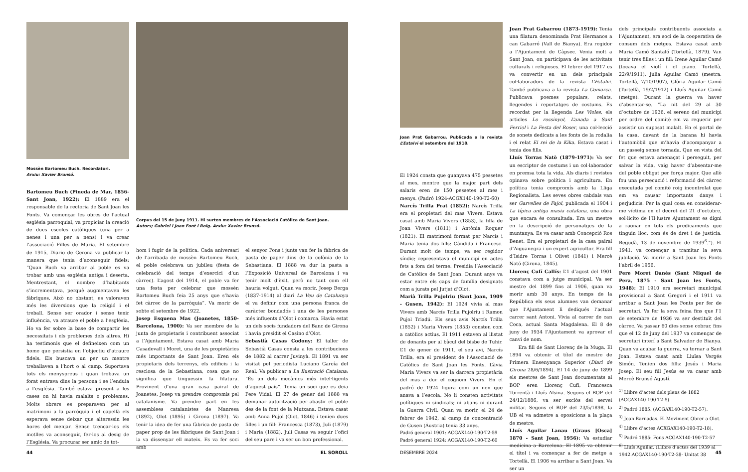Mossèn Bartomeu Buch. Recordatori.
Arxiu: Xavier Brunsó.
Bartomeu Buch (Pineda de Mar, 1856-Sant Joan, 1922): El 1889 era el responsable de la rectoria de Sant Joan les Fonts. Va començar les obres de l’actual església parroquial, va propiciar la creació de dues escoles catòliques (una per a nenes i una per a nens) i va crear l’associació Filles de Maria. El setembre de 1915, Diario de Gerona va publicar la manera que tenia d’aconseguir fidels: “Quan Buch va arribar al poble es va trobar amb una església antiga i deserta. Mentrestant, el nombre d’habitants s’incrementava, perquè augmentaven les fàbriques. Això no obstant, es valoraven més les diversions que la religió i el treball. Sense ser orador i sense tenir influència, va atraure el poble a l’església. Ho va fer sobre la base de compartir les necessitats i els problemes dels altres. Hi ha testimonis que el defineixen com un home que persistia en l’objectiu d’atraure fidels. Els buscava un per un mentre treballaven a l’hort o al camp. Suportava tots els menyspreus i quan trobava un forat entrava dins la persona i se l’enduia a l’església. També estava present a les cases on hi havia malalts o problemes. Molts obrers es preparaven per al matrimoni a la parròquia i el capellà els esperava sense deixar que alteressin les hores del menjar. Sense trencar-los els motlles va aconseguir, fer-los al desig de l’Església. Va procurar ser amic de tot-
Corpus del 15 de juny 1911. Hi surten membres de l’Associació Catòlica de Sant Joan.
Autors; Gabriel i Joan Font i Roig. Arxiu: Xavier Brunsó.
hom i fugir de la política. Cada aniversari de l’arribada de mossèn Bartomeu Buch, el poble celebrava un jubileu (festa de celebració del temps d’exercici d’un càrrec). L’agost del 1914, el poble va fer una festa per celebrar que mossèn Bartomeu Buch feia 25 anys que s’havia fet càrrec de la parròquia”. Va morir de sobte el setembre de 1922.
Josep Esquena Mas (Joanetes, 1850-Barcelona, 1900): Va ser membre de la junta de propietaris i contribuent associat a l’Ajuntament. Estava casat amb Maria Casadevall i Moret, una de les propietàries més importants de Sant Joan. Eren els propietaris dels terrenys, els edificis i la resclosa de la Sebastiana, cosa que no significa que tinguessin la filatura. Provinent d’una gran casa pairal de Joanetes, Josep va prendre compromís pel catalanisme. Va prendre part en les assemblees catalanistes de Manresa (1892), Olot (1895) i Girona (1897). Va tenir la idea de fer una fàbrica de pasta de paper prop de les fàbriques de Sant Joan i la va dissenyar ell mateix. Es va fer soci amb
el senyor Pons i junts van fer la fàbrica de pasta de paper dins de la colònia de la Sebastiana. El 1888 va dur la pasta a l’Exposició Universal de Barcelona i va tenir molt d’èxit, però no tant com ell hauria volgut. Quan va morir, Josep Berga (1837-1914) al diari La Veu de Catalunya el va definir com una persona franca de caràcter bondadós i una de les persones més influents d’Olot i comarca. Havia estat un dels socis fundadors del Banc de Girona i havia presidit el Casino d’Olot.
Sebastià Casas Codony: El taller de Sebastià Casas consta a les contribucions de 1882 al carrer Juvinyà. El 1891 va ser visitat pel periodista Luciano García del Real. Va publicar a La Ilustració Catalana: “És un dels mecànics més intel·ligents d’aquest país”. Tenia un soci que es deia Pere Vidal. El 27 de gener del 1888 va demanar autorització per abastir el poble des de la font de la Mutxana. Estava casat amb Anna Pujol (Olot, 1846) i tenien dues filles i un fill: Francesca (1873), Juli (1879) i Maria (1882). Juli Casas va seguir l’ofici del seu pare i va ser un bon professional.
44 EL SOROLL
Joan Prat Gabarrou. Publicada a la revista L’Estalvi el setembre del 1918.
El 1924 consta que guanyava 475 pessetes al mes, mentre que la major part dels salaris eren de 150 pessetes al mes i menys. (Padró 1924-ACGX140-190-T2-60)
Narcís Trilla Prat (1852): Narcís Trilla era el propietari del mas Vivers. Estava casat amb Maria Vivers (1853), la filla de Joan Vivers (1811) i Antònia Roquer (1821). El matrimoni format per Narcís i Maria tenia dos fills: Càndida i Francesc. Durant molt de temps, va ser regidor síndic; representava el municipi en actes fets a fora del terme. Presidia l’Associació de Catòlics de Sant Joan. Durant anys va estar entre els caps de família designats com a jurats pel Jutjat d’Olot.
Marià Trilla Pujolriu (Sant Joan, 1909 - Gusen, 1942): El 1924 vivia al mas Vivers amb Narcís Trilla Pujolriu i Ramon Pujol Triadú. Els seus avis Narcís Trilla (1852) i Maria Vivers (1853) consten com a catòlics actius. El 1911 estaven al llistat de donants per al bàcul del bisbe de Tuhir. L’1 de gener de 1911, el seu avi, Narcís Trilla, era el president de l’Associació de Catòlics de Sant Joan les Fonts. L’àvia Maria Vivers va ser la darrera propietària del mas a dur el cognom Vivers. En el padró de 1924 figura com un nen que anava a l’escola. No li consten activitats polítiques ni sindicals; ni abans ni durant la Guerra Civil. Quan va morir, el 24 de febrer de 1942, al camp de concentració de Gusen (Àustria) tenia 33 anys.
Padró general 1901: ACGAX140-190-T2-59
Padró general 1924: ACGAX140-190-T2-60
Joan Prat Gabarrou (1873-1919): Tenia una filatura denominada Prat Hermanos a can Gabarró (Vall de Bianya). Era regidor a l’Ajuntament de Càpsec. Venia molt a Sant Joan, on participava de les activitats culturals i religioses. El febrer del 1917 es va convertir en un dels principals col·laboradors de la revista L’Estalvi. També publicava a la revista La Comarca. Publicava poemes populars, relats, llegendes i reportatges de costums. És recordat per la llegenda Les Violes, els articles Lo rossinyol, L’anada a Sant Ferriol i La Festa del Roser, una col·lecció de sonets dedicats a les fonts de la rodalia i el relat El rei de la Kika. Estava casat i tenia dos fills.
Lluís Torras Natò (1879-1971): Va ser un escriptor de costums i un col·laborador en premsa tota la vida. Als diaris i revistes opinava sobre política i agricultura. En política tenia compromís amb la Lliga Regionalista. Les seves obres cabdals van ser Garvelles de Fajol, publicada el 1904 i La típica antiga masia catalana, una obra que encara és consultada. Era un mestre en la descripció de personatges de la muntanya. Es va casar amb Concepció Ros Benet. Era el propietari de la casa pairal d’Aiguanegra i un expert agricultor. Era fill d’Isidre Torras i Olivet (1841) i Mercè Nató (Girona, 1845).
Llorenç Cufí Callís: L’1 d’agost del 1901 constava com a jutge municipal. Va ser mestre del 1899 fins al 1906, quan va morir amb 30 anys. En temps de la República els seus alumnes van demanar que l’Ajuntament li dediqués l’actual carrer sant Antoni. Vivia al carrer de can Coca, actual Santa Magdalena. El 8 de juny de 1934 l’Ajuntament va aprovar el canvi de nom.
Era fill de Sant Llorenç de la Muga. El 1894 va obtenir el títol de mestre de Primera Ensenyança Superior (Diari de Girona 28/6/1894). El 14 de juny de 1899 els mestres de Sant Joan documentats al BOP eren Llorenç Cufí, Francesca Torrentà i Lluís Alsina. Segons el BOP del 24/12/1886, va ser exclòs del servei militar. Segons el BOP del 23/5/1898, la UB el va admetre a oposicions a la plaça de mestre.
Lluís Aguilar Lanau (Graus [Osca] 1870 - Sant Joan, 1956): Va estudiar medicina a Barcelona. El 1895 va obtenir el títol i va començar a fer de metge a Tortellà. El 1906 va arribar a Sant Joan. Va ser un
dels principals contribuents associats a l’Ajuntament, era soci de la cooperativa de consum dels metges. Estava casat amb Maria Camó Santaló (Tortellà, 1879). Van tenir tres filles i un fill: Irene Aguilar Camó (tocava el violí i el piano. Tortellà, 22/9/1911), Júlia Aguilar Camó (mestra. Tortellà, 7/10/1907), Glòria Aguilar Camó (Tortellà, 19/2/1912) i Lluís Aguilar Camó (metge). Durant la guerra va haver d’absentar-se. “La nit del 29 al 30 d’octubre de 1936, el sereno del municipi per ordre del comitè em va requerir per assistir un suposat malalt. En el portal de la casa, davant de la barana hi havia l’automòbil que m’havia d’acompanyar a un passeig sense tornada. Que en vista del fet que estava amenaçat i perseguit, per salvar la vida, vaig haver d’absentar-me del poble obligat per força major. Que allò fou una persecució i reformació del càrrec executada pel comitè roig incontrolat que em va causar importants danys i perjudicis. Per la qual cosa en considerar-me víctima en el decret del 21 d’octubre, sol·licito de l’Il·lustre Ajuntament es digni a raonar en tots els predicaments que tinguin lloc, com és de dret i de justícia. Begudà, 13 de novembre de 1939<sup>6</sup>.”). El 1941, va començar a tramitar la seva jubilació. Va morir a Sant Joan les Fonts l’abril de 1956.
Pere Moret Danés (Sant Miquel de Pera, 1875 - Sant Joan les Fonts, 1948): El 1910 era secretari municipal provisional a Sant Gregori i el 1911 va arribar a Sant Joan les Fonts per fer de secretari. Va fer la seva feina fins que l’1 de setembre de 1936 va ser destituït del càrrec. Va passar 60 dies sense cobrar, fins que el 12 de juny del 1937 va començar de secretari interí a Sant Salvador de Bianya. Quan va acabar la guerra, va tornar a Sant Joan. Estava casat amb Lluïsa Vergés Simón. Tenien dos fills: Jesús i Maria Josep. El seu fill Jesús es va casar amb Mercè Brunsó Agustí.
<sup>1)</sup> Llibre d’actes dels plens de 1882 (ACGAX140-190-T2-5)
<sup>2)</sup> Padró 1885. (ACGAX140-190-T2-57).
<sup>3)</sup> Joan Barnadas. El Moviment Obrer a Olot.
<sup>4)</sup> Llibre d’actes ACXGAX140-190-T2-18).
<sup>5)</sup> Padró 1885: Fons ACGAX140-190-T2-57
<sup>6)</sup> Lluís Aguilar. (Llibre d’actes del 1939 al 1942.ACGAX140-190-T2-38- Unitat 38
DESEMBRE 2024 45